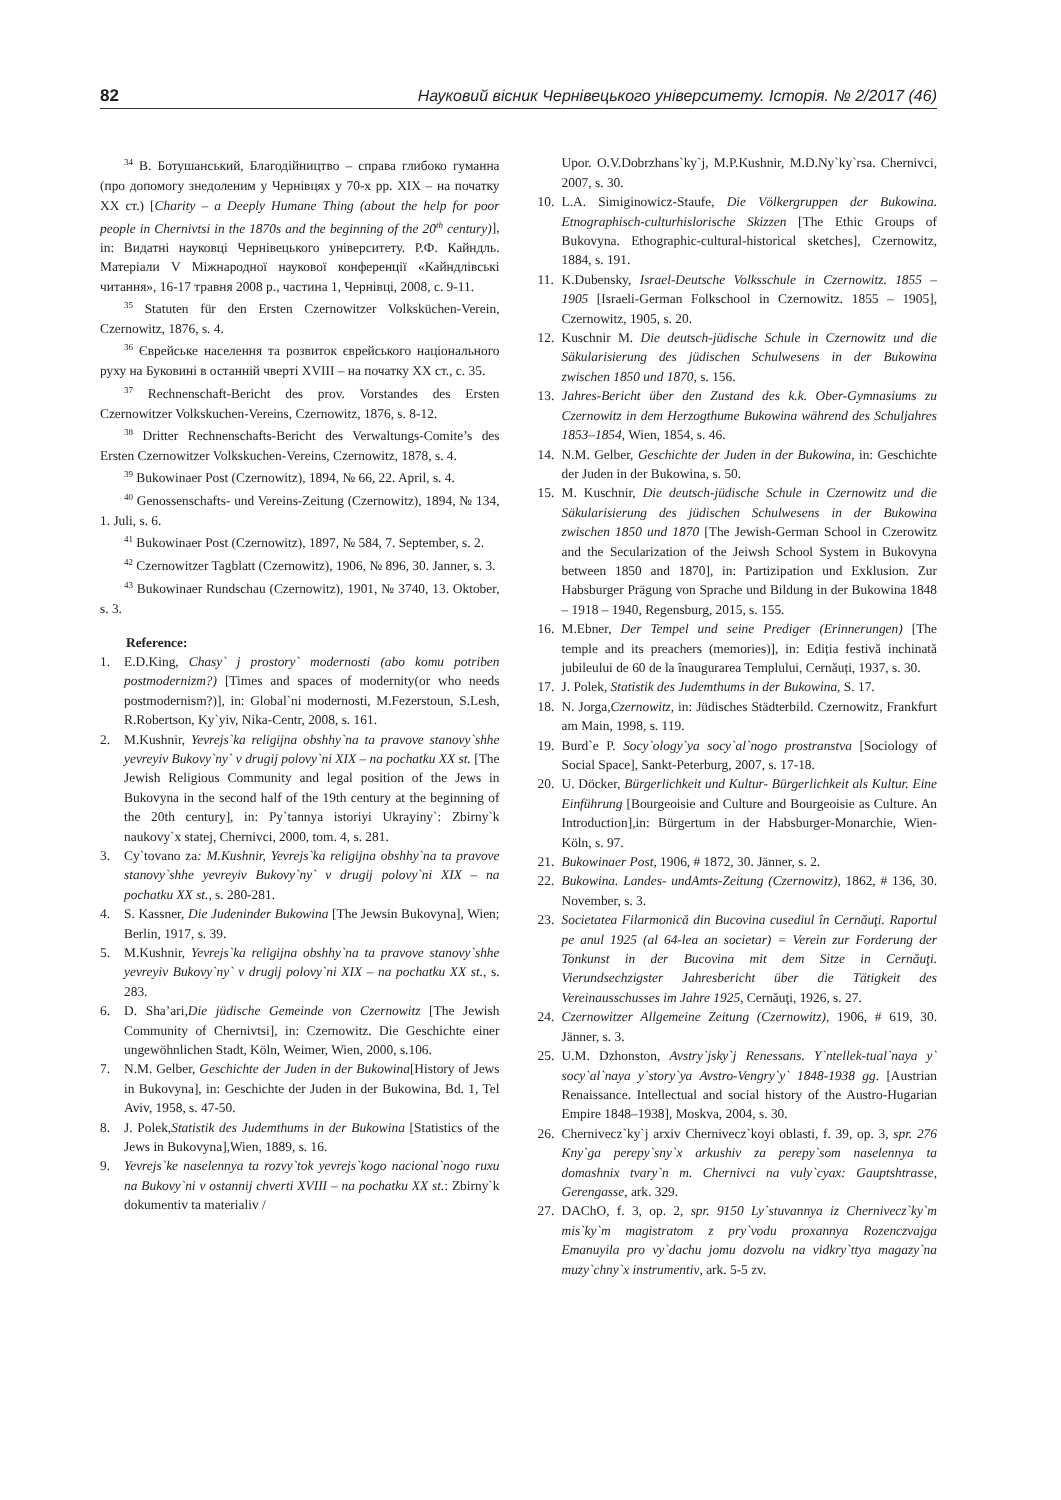82 Науковий вісник Чернівецького університету. Історія. № 2/2017 (46)
<sup>34</sup> В. Ботушанський, Благодійництво – справа глибоко гуманна (про допомогу знедоленим у Чернівцях у 70-х рр. XIX – на початку XX ст.) [Charity – a Deeply Humane Thing (about the help for poor people in Chernivtsi in the 1870s and the beginning of the 20<sup>th</sup> century)], in: Видатні науковці Чернівецького університету. Р.Ф. Кайндль. Матеріали V Міжнародної наукової конференції «Кайндлівські читання», 16-17 травня 2008 р., частина 1, Чернівці, 2008, с. 9-11.
<sup>35</sup> Statuten für den Ersten Czernowitzer Volksküchen-Verein, Czernowitz, 1876, s. 4.
<sup>36</sup> Єврейське населення та розвиток єврейського національного руху на Буковині в останній чверті XVIII – на початку XX ст., с. 35.
<sup>37</sup> Rechnenschaft-Bericht des prov. Vorstandes des Ersten Czernowitzer Volkskuchen-Vereins, Czernowitz, 1876, s. 8-12.
<sup>38</sup> Dritter Rechnenschafts-Bericht des Verwaltungs-Comite’s des Ersten Czernowitzer Volkskuchen-Vereins, Czernowitz, 1878, s. 4.
<sup>39</sup> Bukowinaer Post (Czernowitz), 1894, № 66, 22. April, s. 4.
<sup>40</sup> Genossenschafts- und Vereins-Zeitung (Czernowitz), 1894, № 134, 1. Juli, s. 6.
<sup>41</sup> Bukowinaer Post (Czernowitz), 1897, № 584, 7. September, s. 2.
<sup>42</sup> Czernowitzer Tagblatt (Czernowitz), 1906, № 896, 30. Janner, s. 3.
<sup>43</sup> Bukowinaer Rundschau (Czernowitz), 1901, № 3740, 13. Oktober, s. 3.
Reference:
1. E.D.King, Chasy` j prostory` modernosti (abo komu potriben postmodernizm?) [Times and spaces of modernity(or who needs postmodernism?)], in: Global`ni modernosti, M.Fezerstoun, S.Lesh, R.Robertson, Ky`yiv, Nika-Centr, 2008, s. 161.
2. M.Kushnir, Yevrejs`ka religijna obshhy`na ta pravove stanovy`shhe yevreyiv Bukovy`ny` v drugij polovy`ni XIX – na pochatku XX st. [The Jewish Religious Community and legal position of the Jews in Bukovyna in the second half of the 19th century at the beginning of the 20th century], in: Py`tannya istoriyi Ukrayiny`: Zbirny`k naukovy`x statej, Chernivci, 2000, tom. 4, s. 281.
3. Cy`tovano za: M.Kushnir, Yevrejs`ka religijna obshhy`na ta pravove stanovy`shhe yevreyiv Bukovy`ny` v drugij polovy`ni XIX – na pochatku XX st., s. 280-281.
4. S. Kassner, Die Judeninder Bukowina [The Jewsin Bukovyna], Wien; Berlin, 1917, s. 39.
5. M.Kushnir, Yevrejs`ka religijna obshhy`na ta pravove stanovy`shhe yevreyiv Bukovy`ny` v drugij polovy`ni XIX – na pochatku XX st., s. 283.
6. D. Sha’ari,Die jüdische Gemeinde von Czernowitz [The Jewish Community of Chernivtsi], in: Czernowitz. Die Geschichte einer ungewöhnlichen Stadt, Köln, Weimer, Wien, 2000, s.106.
7. N.M. Gelber, Geschichte der Juden in der Bukowina[History of Jews in Bukovyna], in: Geschichte der Juden in der Bukowina, Bd. 1, Tel Aviv, 1958, s. 47-50.
8. J. Polek,Statistik des Judemthums in der Bukowina [Statistics of the Jews in Bukovyna],Wien, 1889, s. 16.
9. Yevrejs`ke naselennya ta rozvy`tok yevrejs`kogo nacional`nogo ruxu na Bukovy`ni v ostannij chverti XVIII – na pochatku XX st.: Zbirny`k dokumentiv ta materialiv /
Upor. O.V.Dobrzhans`ky`j, M.P.Kushnir, M.D.Ny`ky`rsa. Chernivci, 2007, s. 30.
10. L.A. Simiginowicz-Staufe, Die Völkergruppen der Bukowina. Etnographisch-culturhislorische Skizzen [The Ethic Groups of Bukovyna. Ethographic-cultural-historical sketches], Czernowitz, 1884, s. 191.
11. K.Dubensky, Israel-Deutsche Volksschule in Czernowitz. 1855 – 1905 [Israeli-German Folkschool in Czernowitz. 1855 – 1905], Czernowitz, 1905, s. 20.
12. Kuschnir M. Die deutsch-jüdische Schule in Czernowitz und die Säkularisierung des jüdischen Schulwesens in der Bukowina zwischen 1850 und 1870, s. 156.
13. Jahres-Bericht über den Zustand des k.k. Ober-Gymnasiums zu Czernowitz in dem Herzogthume Bukowina während des Schuljahres 1853–1854, Wien, 1854, s. 46.
14. N.M. Gelber, Geschichte der Juden in der Bukowina, in: Geschichte der Juden in der Bukowina, s. 50.
15. M. Kuschnir, Die deutsch-jüdische Schule in Czernowitz und die Säkularisierung des jüdischen Schulwesens in der Bukowina zwischen 1850 und 1870 [The Jewish-German School in Czerowitz and the Secularization of the Jeiwsh School System in Bukovyna between 1850 and 1870], in: Partizipation und Exklusion. Zur Habsburger Prägung von Sprache und Bildung in der Bukowina 1848 – 1918 – 1940, Regensburg, 2015, s. 155.
16. M.Ebner, Der Tempel und seine Prediger (Erinnerungen) [The temple and its preachers (memories)], in: Ediția festivă inchinată jubileului de 60 de la înaugurarea Templului, Cernăuți, 1937, s. 30.
17. J. Polek, Statistik des Judemthums in der Bukowina, S. 17.
18. N. Jorga,Czernowitz, in: Jüdisches Städterbild. Czernowitz, Frankfurt am Main, 1998, s. 119.
19. Burd`e P. Socy`ology`ya socy`al`nogo prostranstva [Sociology of Social Space], Sankt-Peterburg, 2007, s. 17-18.
20. U. Döcker, Bürgerlichkeit und Kultur- Bürgerlichkeit als Kultur. Eine Einführung [Bourgeoisie and Culture and Bourgeoisie as Culture. An Introduction],in: Bürgertum in der Habsburger-Monarchie, Wien-Köln, s. 97.
21. Bukowinaer Post, 1906, # 1872, 30. Jänner, s. 2.
22. Bukowina. Landes- undAmts-Zeitung (Czernowitz), 1862, # 136, 30. November, s. 3.
23. Societatea Filarmonică din Bucovina cusediul în Cernăuţi. Raportul pe anul 1925 (al 64-lea an societar) = Verein zur Forderung der Tonkunst in der Bucovina mit dem Sitze in Cernăuţi. Vierundsechzigster Jahresbericht über die Tätigkeit des Vereinausschusses im Jahre 1925, Cernăuţi, 1926, s. 27.
24. Czernowitzer Allgemeine Zeitung (Czernowitz), 1906, # 619, 30. Jänner, s. 3.
25. U.M. Dzhonston, Avstry`jsky`j Renessans. Y`ntellek-tual`naya y` socy`al`naya y`story`ya Avstro-Vengry`y` 1848-1938 gg. [Austrian Renaissance. Intellectual and social history of the Austro-Hugarian Empire 1848–1938], Moskva, 2004, s. 30.
26. Chernivecz`ky`j arxiv Chernivecz`koyi oblasti, f. 39, op. 3, spr. 276 Kny`ga perepy`sny`x arkushiv za perepy`som naselennya ta domashnix tvary`n m. Chernivci na vuly`cyax: Gauptshtrasse, Gerengasse, ark. 329.
27. DAChO, f. 3, op. 2, spr. 9150 Ly`stuvannya iz Chernivecz`ky`m mis`ky`m magistratom z pry`vodu proxannya Rozenczvajga Emanuyila pro vy`dachu jomu dozvolu na vidkry`ttya magazy`na muzy`chny`x instrumentiv, ark. 5-5 zv.